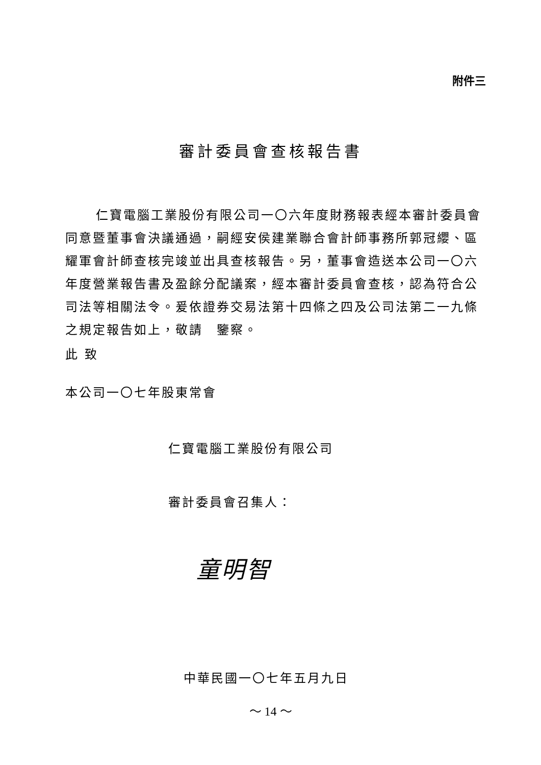附件三
審計委員會查核報告書
仁寶電腦工業股份有限公司一〇六年度財務報表經本審計委員會同意暨董事會決議通過，嗣經安侯建業聯合會計師事務所郭冠纓、區耀軍會計師查核完竣並出具查核報告。另，董事會造送本公司一〇六年度營業報告書及盈餘分配議案，經本審計委員會查核，認為符合公司法等相關法令。爰依證券交易法第十四條之四及公司法第二一九條之規定報告如上，敬請　鑒察。
此 致
本公司一〇七年股東常會
仁寶電腦工業股份有限公司
審計委員會召集人：
童明智
中華民國一〇七年五月九日
～ 14 ～